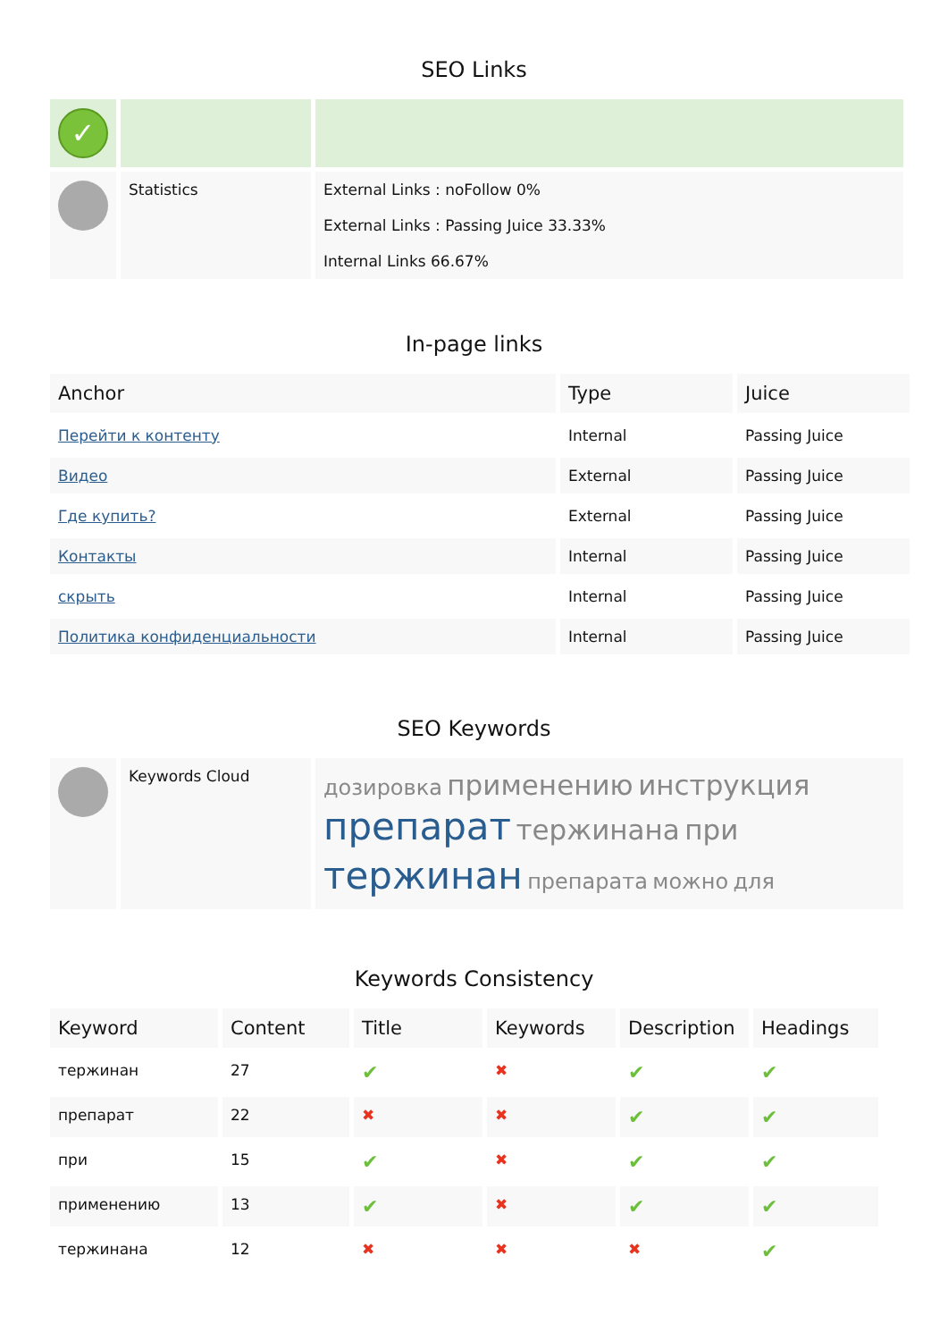SEO Links
| ✓ | | |
| | Statistics | External Links : noFollow 0% External Links : Passing Juice 33.33% Internal Links 66.67% |
In-page links
| Anchor | Type | Juice |
| --- | --- | --- |
| Перейти к контенту | Internal | Passing Juice |
| Видео | External | Passing Juice |
| Где купить? | External | Passing Juice |
| Контакты | Internal | Passing Juice |
| скрыть | Internal | Passing Juice |
| Политика конфиденциальности | Internal | Passing Juice |
SEO Keywords
| | Keywords Cloud | дозировка применению инструкция препарат тержинана при тержинан препарата можно для |
Keywords Consistency
| Keyword | Content | Title | Keywords | Description | Headings |
| --- | --- | --- | --- | --- | --- |
| тержинан | 27 | ✔ | ✖ | ✔ | ✔ |
| препарат | 22 | ✖ | ✖ | ✔ | ✔ |
| при | 15 | ✔ | ✖ | ✔ | ✔ |
| применению | 13 | ✔ | ✖ | ✔ | ✔ |
| тержинана | 12 | ✖ | ✖ | ✖ | ✔ |